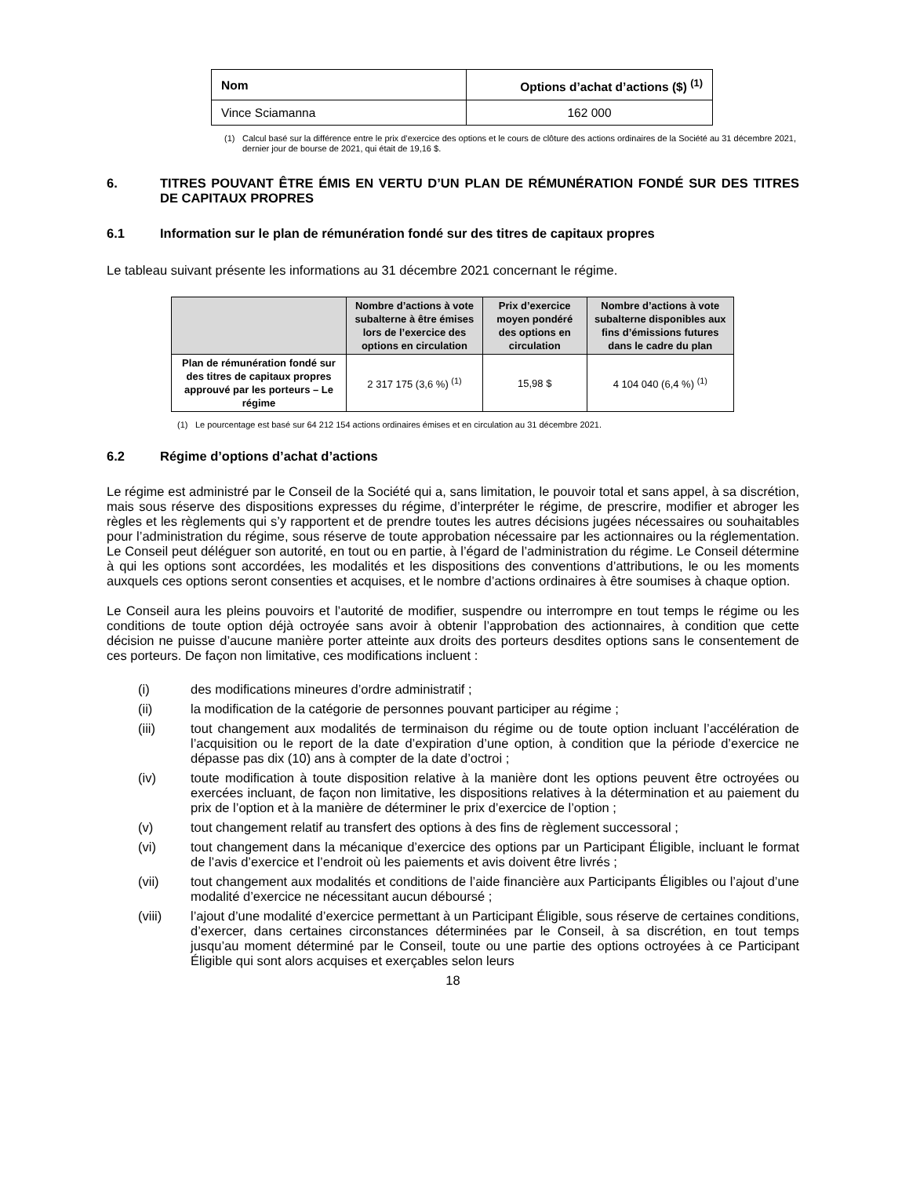| Nom | Options d’achat d’actions ($) <sup>(1)</sup> |
| --- | --- |
| Vince Sciamanna | 162 000 |
(1) Calcul basé sur la différence entre le prix d’exercice des options et le cours de clôture des actions ordinaires de la Société au 31 décembre 2021, dernier jour de bourse de 2021, qui était de 19,16 $.
6. TITRES POUVANT ÊTRE ÉMIS EN VERTU D’UN PLAN DE RÉMUNÉRATION FONDÉ SUR DES TITRES DE CAPITAUX PROPRES
6.1 Information sur le plan de rémunération fondé sur des titres de capitaux propres
Le tableau suivant présente les informations au 31 décembre 2021 concernant le régime.
| | Nombre d’actions à vote subalterne à être émises lors de l’exercice des options en circulation | Prix d’exercice moyen pondéré des options en circulation | Nombre d’actions à vote subalterne disponibles aux fins d’émissions futures dans le cadre du plan |
| --- | --- | --- | --- |
| Plan de rémunération fondé sur des titres de capitaux propres approuvé par les porteurs – Le régime | 2 317 175 (3,6 %) <sup>(1)</sup> | 15,98 $ | 4 104 040 (6,4 %) <sup>(1)</sup> |
(1) Le pourcentage est basé sur 64 212 154 actions ordinaires émises et en circulation au 31 décembre 2021.
6.2 Régime d’options d’achat d’actions
Le régime est administré par le Conseil de la Société qui a, sans limitation, le pouvoir total et sans appel, à sa discrétion, mais sous réserve des dispositions expresses du régime, d’interpréter le régime, de prescrire, modifier et abroger les règles et les règlements qui s’y rapportent et de prendre toutes les autres décisions jugées nécessaires ou souhaitables pour l’administration du régime, sous réserve de toute approbation nécessaire par les actionnaires ou la réglementation. Le Conseil peut déléguer son autorité, en tout ou en partie, à l’égard de l’administration du régime. Le Conseil détermine à qui les options sont accordées, les modalités et les dispositions des conventions d’attributions, le ou les moments auxquels ces options seront consenties et acquises, et le nombre d’actions ordinaires à être soumises à chaque option.
Le Conseil aura les pleins pouvoirs et l’autorité de modifier, suspendre ou interrompre en tout temps le régime ou les conditions de toute option déjà octroyée sans avoir à obtenir l’approbation des actionnaires, à condition que cette décision ne puisse d’aucune manière porter atteinte aux droits des porteurs desdites options sans le consentement de ces porteurs. De façon non limitative, ces modifications incluent :
(i) des modifications mineures d’ordre administratif ;
(ii) la modification de la catégorie de personnes pouvant participer au régime ;
(iii) tout changement aux modalités de terminaison du régime ou de toute option incluant l’accélération de l’acquisition ou le report de la date d’expiration d’une option, à condition que la période d’exercice ne dépasse pas dix (10) ans à compter de la date d’octroi ;
(iv) toute modification à toute disposition relative à la manière dont les options peuvent être octroyées ou exercées incluant, de façon non limitative, les dispositions relatives à la détermination et au paiement du prix de l’option et à la manière de déterminer le prix d’exercice de l’option ;
(v) tout changement relatif au transfert des options à des fins de règlement successoral ;
(vi) tout changement dans la mécanique d’exercice des options par un Participant Éligible, incluant le format de l’avis d’exercice et l’endroit où les paiements et avis doivent être livrés ;
(vii) tout changement aux modalités et conditions de l’aide financière aux Participants Éligibles ou l’ajout d’une modalité d’exercice ne nécessitant aucun déboursé ;
(viii) l’ajout d’une modalité d’exercice permettant à un Participant Éligible, sous réserve de certaines conditions, d’exercer, dans certaines circonstances déterminées par le Conseil, à sa discrétion, en tout temps jusqu’au moment déterminé par le Conseil, toute ou une partie des options octroyées à ce Participant Éligible qui sont alors acquises et exerçables selon leurs
18